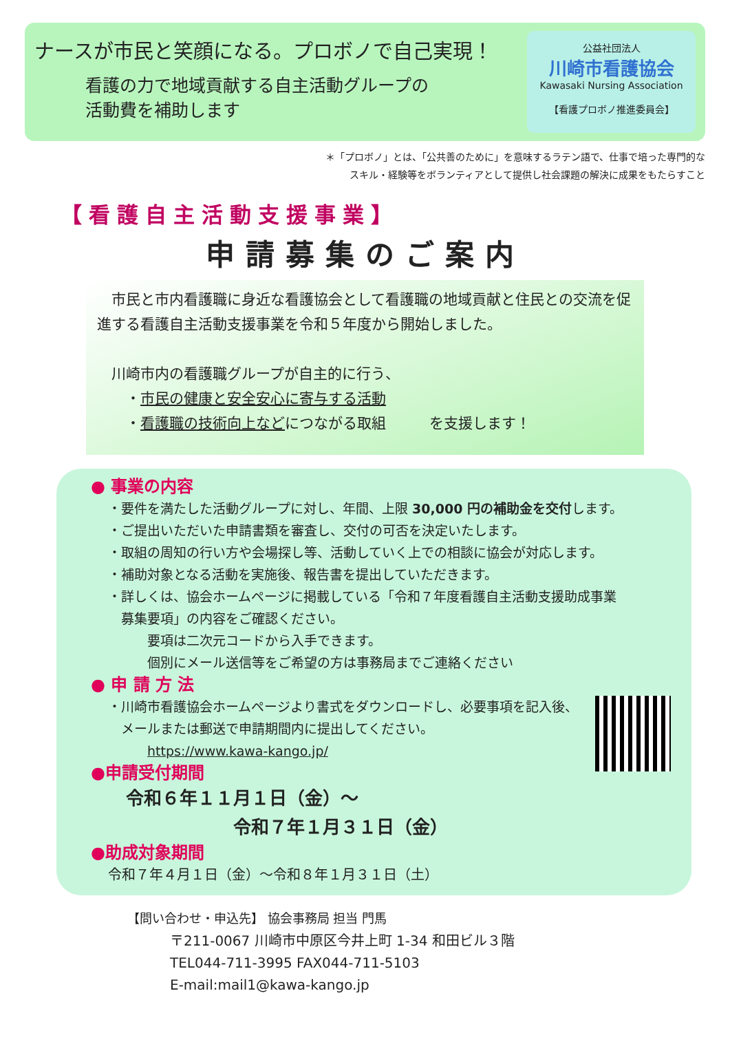ナースが市民と笑顔になる。プロボノで自己実現！
看護の力で地域貢献する自主活動グループの
活動費を補助します
公益社団法人
川崎市看護協会
Kawasaki Nursing Association
【看護プロボノ推進委員会】
＊「プロボノ」とは、「公共善のために」を意味するラテン語で、仕事で培った専門的な
スキル・経験等をボランティアとして提供し社会課題の解決に成果をもたらすこと
【看護自主活動支援事業】
申請募集のご案内
　市民と市内看護職に身近な看護協会として看護職の地域貢献と住民との交流を促進する看護自主活動支援事業を令和５年度から開始しました。
　川崎市内の看護職グループが自主的に行う、
　　・市民の健康と安全安心に寄与する活動
　　・看護職の技術向上などにつながる取組　　　を支援します！
● 事業の内容
・要件を満たした活動グループに対し、年間、上限 30,000 円の補助金を交付します。
・ご提出いただいた申請書類を審査し、交付の可否を決定いたします。
・取組の周知の行い方や会場探し等、活動していく上での相談に協会が対応します。
・補助対象となる活動を実施後、報告書を提出していただきます。
・詳しくは、協会ホームページに掲載している「令和７年度看護自主活動支援助成事業
　募集要項」の内容をご確認ください。
　　　要項は二次元コードから入手できます。
　　　個別にメール送信等をご希望の方は事務局までご連絡ください
● 申 請 方 法
・川崎市看護協会ホームページより書式をダウンロードし、必要事項を記入後、
　メールまたは郵送で申請期間内に提出してください。
　　　https://www.kawa-kango.jp/
●申請受付期間
　令和６年１１月１日（金）～
　　　　　　　令和７年１月３１日（金）
●助成対象期間
令和７年４月１日（金）～令和８年１月３１日（土）
【問い合わせ・申込先】 協会事務局 担当 門馬
〒211-0067 川崎市中原区今井上町 1-34 和田ビル３階
TEL044-711-3995 FAX044-711-5103
E-mail:mail1@kawa-kango.jp